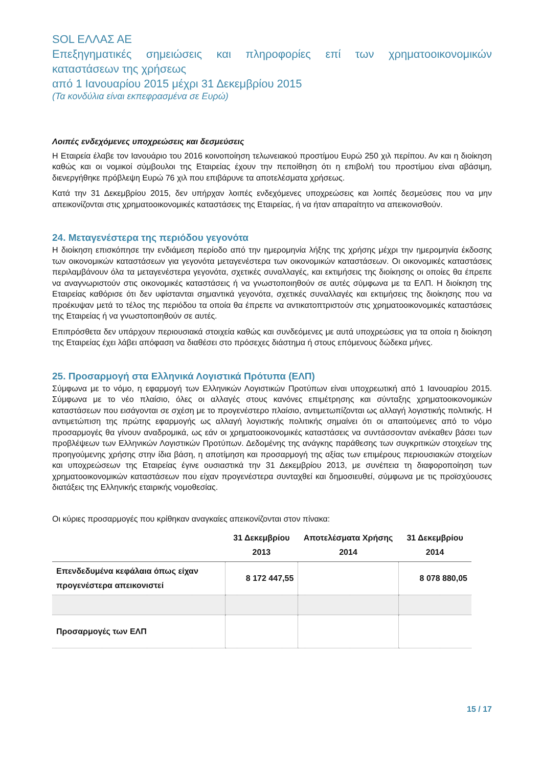SOL ΕΛΛΑΣ ΑΕ
Επεξηγηματικές σημειώσεις και πληροφορίες επί των χρηματοοικονομικών καταστάσεων της χρήσεως
από 1 Ιανουαρίου 2015 μέχρι 31 Δεκεμβρίου 2015
(Τα κονδύλια είναι εκπεφρασμένα σε Ευρώ)
Λοιπές ενδεχόμενες υποχρεώσεις και δεσμεύσεις
Η Εταιρεία έλαβε τον Ιανουάριο του 2016 κοινοποίηση τελωνειακού προστίμου Ευρώ 250 χιλ περίπου. Αν και η διοίκηση καθώς και οι νομικοί σύμβουλοι της Εταιρείας έχουν την πεποίθηση ότι η επιβολή του προστίμου είναι αβάσιμη, διενεργήθηκε πρόβλεψη Ευρώ 76 χιλ που επιβάρυνε τα αποτελέσματα χρήσεως.
Κατά την 31 Δεκεμβρίου 2015, δεν υπήρχαν λοιπές ενδεχόμενες υποχρεώσεις και λοιπές δεσμεύσεις που να μην απεικονίζονται στις χρηματοοικονομικές καταστάσεις της Εταιρείας, ή να ήταν απαραίτητο να απεικονισθούν.
24. Μεταγενέστερα της περιόδου γεγονότα
Η διοίκηση επισκόπησε την ενδιάμεση περίοδο από την ημερομηνία λήξης της χρήσης μέχρι την ημερομηνία έκδοσης των οικονομικών καταστάσεων για γεγονότα μεταγενέστερα των οικονομικών καταστάσεων. Οι οικονομικές καταστάσεις περιλαμβάνουν όλα τα μεταγενέστερα γεγονότα, σχετικές συναλλαγές, και εκτιμήσεις της διοίκησης οι οποίες θα έπρεπε να αναγνωριστούν στις οικονομικές καταστάσεις ή να γνωστοποιηθούν σε αυτές σύμφωνα με τα ΕΛΠ. Η διοίκηση της Εταιρείας καθόρισε ότι δεν υφίστανται σημαντικά γεγονότα, σχετικές συναλλαγές και εκτιμήσεις της διοίκησης που να προέκυψαν μετά το τέλος της περιόδου τα οποία θα έπρεπε να αντικατοπτριστούν στις χρηματοοικονομικές καταστάσεις της Εταιρείας ή να γνωστοποιηθούν σε αυτές.
Επιπρόσθετα δεν υπάρχουν περιουσιακά στοιχεία καθώς και συνδεόμενες με αυτά υποχρεώσεις για τα οποία η διοίκηση της Εταιρείας έχει λάβει απόφαση να διαθέσει στο πρόσεχες διάστημα ή στους επόμενους δώδεκα μήνες.
25. Προσαρμογή στα Ελληνικά Λογιστικά Πρότυπα (ΕΛΠ)
Σύμφωνα με το νόμο, η εφαρμογή των Ελληνικών Λογιστικών Προτύπων είναι υποχρεωτική από 1 Ιανουαρίου 2015. Σύμφωνα με το νέο πλαίσιο, όλες οι αλλαγές στους κανόνες επιμέτρησης και σύνταξης χρηματοοικονομικών καταστάσεων που εισάγονται σε σχέση με το προγενέστερο πλαίσιο, αντιμετωπίζονται ως αλλαγή λογιστικής πολιτικής. Η αντιμετώπιση της πρώτης εφαρμογής ως αλλαγή λογιστικής πολιτικής σημαίνει ότι οι απαιτούμενες από το νόμο προσαρμογές θα γίνουν αναδρομικά, ως εάν οι χρηματοοικονομικές καταστάσεις να συντάσσονταν ανέκαθεν βάσει των προβλέψεων των Ελληνικών Λογιστικών Προτύπων. Δεδομένης της ανάγκης παράθεσης των συγκριτικών στοιχείων της προηγούμενης χρήσης στην ίδια βάση, η αποτίμηση και προσαρμογή της αξίας των επιμέρους περιουσιακών στοιχείων και υποχρεώσεων της Εταιρείας έγινε ουσιαστικά την 31 Δεκεμβρίου 2013, με συνέπεια τη διαφοροποίηση των χρηματοοικονομικών καταστάσεων που είχαν προγενέστερα συνταχθεί και δημοσιευθεί, σύμφωνα με τις προϊσχύουσες διατάξεις της Ελληνικής εταιρικής νομοθεσίας.
Οι κύριες προσαρμογές που κρίθηκαν αναγκαίες απεικονίζονται στον πίνακα:
| | 31 Δεκεμβρίου 2013 | Αποτελέσματα Χρήσης 2014 | 31 Δεκεμβρίου 2014 |
| --- | --- | --- | --- |
| Επενδεδυμένα κεφάλαια όπως είχαν προγενέστερα απεικονιστεί | 8 172 447,55 | | 8 078 880,05 |
| Προσαρμογές των ΕΛΠ | | | |
15 / 17